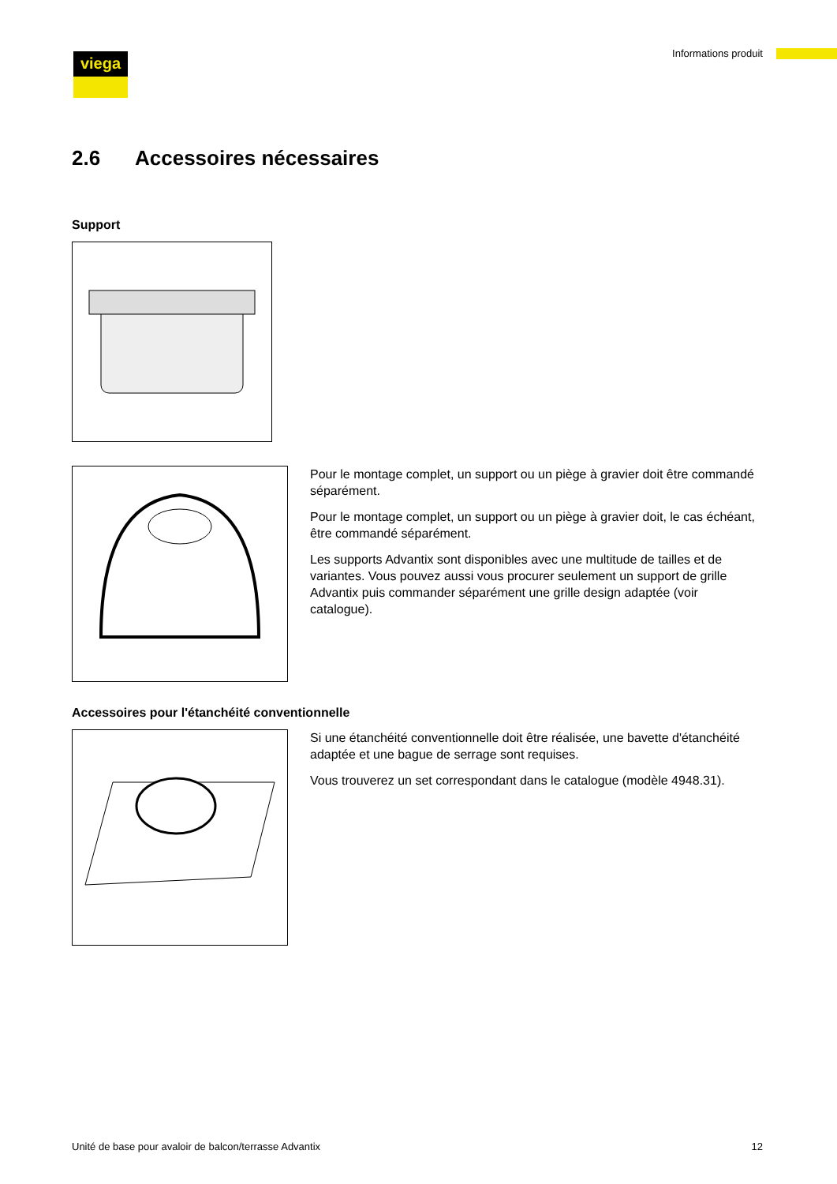viega Informations produit
2.6 Accessoires nécessaires
Support
Pour le montage complet, un support ou un piège à gravier doit être commandé séparément.
Pour le montage complet, un support ou un piège à gravier doit, le cas échéant, être commandé séparément.
Les supports Advantix sont disponibles avec une multitude de tailles et de variantes. Vous pouvez aussi vous procurer seulement un support de grille Advantix puis commander séparément une grille design adaptée (voir catalogue).
Accessoires pour l'étanchéité conventionnelle
Si une étanchéité conventionnelle doit être réalisée, une bavette d'étan­chéité adaptée et une bague de serrage sont requises.
Vous trouverez un set correspondant dans le catalogue (modèle 4948.31).
Unité de base pour avaloir de balcon/terrasse Advantix 12